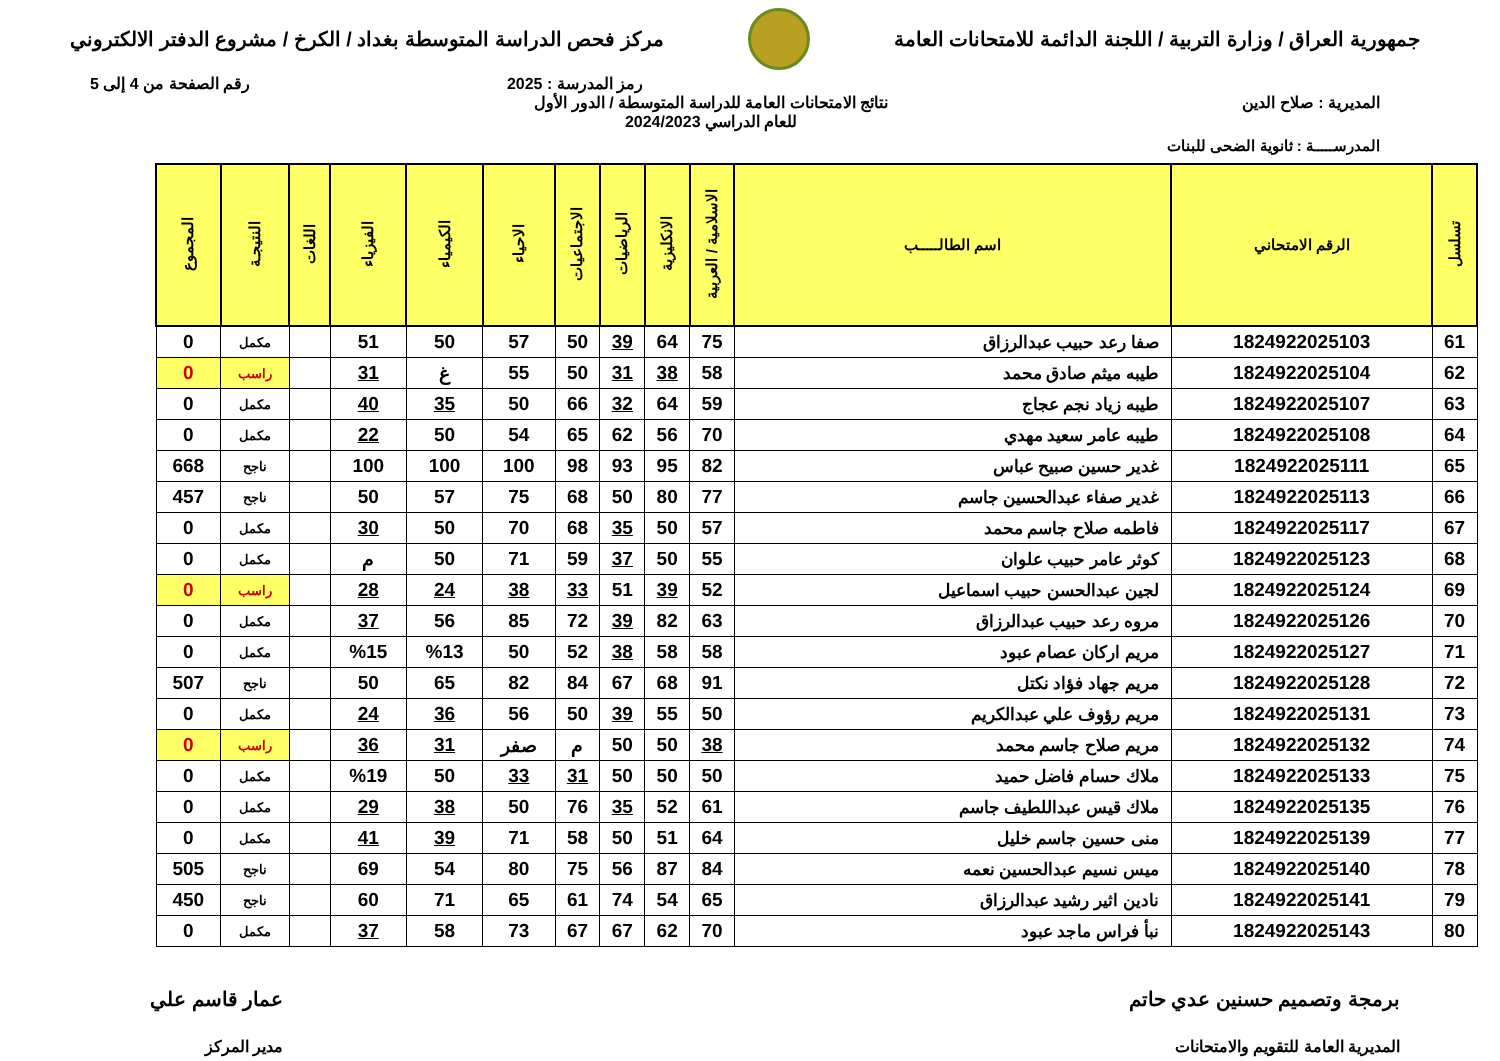جمهورية العراق / وزارة التربية / اللجنة الدائمة للامتحانات العامة
مركز فحص الدراسة المتوسطة بغداد / الكرخ / مشروع الدفتر الالكتروني
رمز المدرسة : 2025 رقم الصفحة من 4 إلى 5
المديرية : صلاح الدين نتائج الامتحانات العامة للدراسة المتوسطة / الدور الأول
للعام الدراسي 2024/2023
المدرســـــة : ثانوية الضحى للبنات
| تسلسل | الرقم الامتحاني | اسم الطالـــــب | الاسلامية / العربية | الانكليزية | الرياضيات | الاجتماعيات | الاحياء | الكيمياء | الفيزياء | اللغات | النتيجـة | المجموع |
| --- | --- | --- | --- | --- | --- | --- | --- | --- | --- | --- | --- | --- |
| 61 | 1824922025103 | صفا رعد حبيب عبدالرزاق | 75 | 64 | 39 | 50 | 57 | 50 | 51 | | مكمل | 0 |
| 62 | 1824922025104 | طيبه ميثم صادق محمد | 58 | 38 | 31 | 50 | 55 | غ | 31 | | راسب | 0 |
| 63 | 1824922025107 | طيبه زياد نجم عجاج | 59 | 64 | 32 | 66 | 50 | 35 | 40 | | مكمل | 0 |
| 64 | 1824922025108 | طيبه عامر سعيد مهدي | 70 | 56 | 62 | 65 | 54 | 50 | 22 | | مكمل | 0 |
| 65 | 1824922025111 | غدير حسين صبيح عباس | 82 | 95 | 93 | 98 | 100 | 100 | 100 | | ناجح | 668 |
| 66 | 1824922025113 | غدير صفاء عبدالحسين جاسم | 77 | 80 | 50 | 68 | 75 | 57 | 50 | | ناجح | 457 |
| 67 | 1824922025117 | فاطمه صلاح جاسم محمد | 57 | 50 | 35 | 68 | 70 | 50 | 30 | | مكمل | 0 |
| 68 | 1824922025123 | كوثر عامر حبيب علوان | 55 | 50 | 37 | 59 | 71 | 50 | م | | مكمل | 0 |
| 69 | 1824922025124 | لجين عبدالحسن حبيب اسماعيل | 52 | 39 | 51 | 33 | 38 | 24 | 28 | | راسب | 0 |
| 70 | 1824922025126 | مروه رعد حبيب عبدالرزاق | 63 | 82 | 39 | 72 | 85 | 56 | 37 | | مكمل | 0 |
| 71 | 1824922025127 | مريم اركان عصام عبود | 58 | 58 | 38 | 52 | 50 | %13 | %15 | | مكمل | 0 |
| 72 | 1824922025128 | مريم جهاد فؤاد نكتل | 91 | 68 | 67 | 84 | 82 | 65 | 50 | | ناجح | 507 |
| 73 | 1824922025131 | مريم رؤوف علي عبدالكريم | 50 | 55 | 39 | 50 | 56 | 36 | 24 | | مكمل | 0 |
| 74 | 1824922025132 | مريم صلاح جاسم محمد | 38 | 50 | 50 | م | صفر | 31 | 36 | | راسب | 0 |
| 75 | 1824922025133 | ملاك حسام فاضل حميد | 50 | 50 | 50 | 31 | 33 | 50 | %19 | | مكمل | 0 |
| 76 | 1824922025135 | ملاك قيس عبداللطيف جاسم | 61 | 52 | 35 | 76 | 50 | 38 | 29 | | مكمل | 0 |
| 77 | 1824922025139 | منى حسين جاسم خليل | 64 | 51 | 50 | 58 | 71 | 39 | 41 | | مكمل | 0 |
| 78 | 1824922025140 | ميس نسيم عبدالحسين نعمه | 84 | 87 | 56 | 75 | 80 | 54 | 69 | | ناجح | 505 |
| 79 | 1824922025141 | نادين اثير رشيد عبدالرزاق | 65 | 54 | 74 | 61 | 65 | 71 | 60 | | ناجح | 450 |
| 80 | 1824922025143 | نبأ فراس ماجد عبود | 70 | 62 | 67 | 67 | 73 | 58 | 37 | | مكمل | 0 |
برمجة وتصميم حسنين عدي حاتم
المديرية العامة للتقويم والامتحانات
عمار قاسم علي
مدير المركز